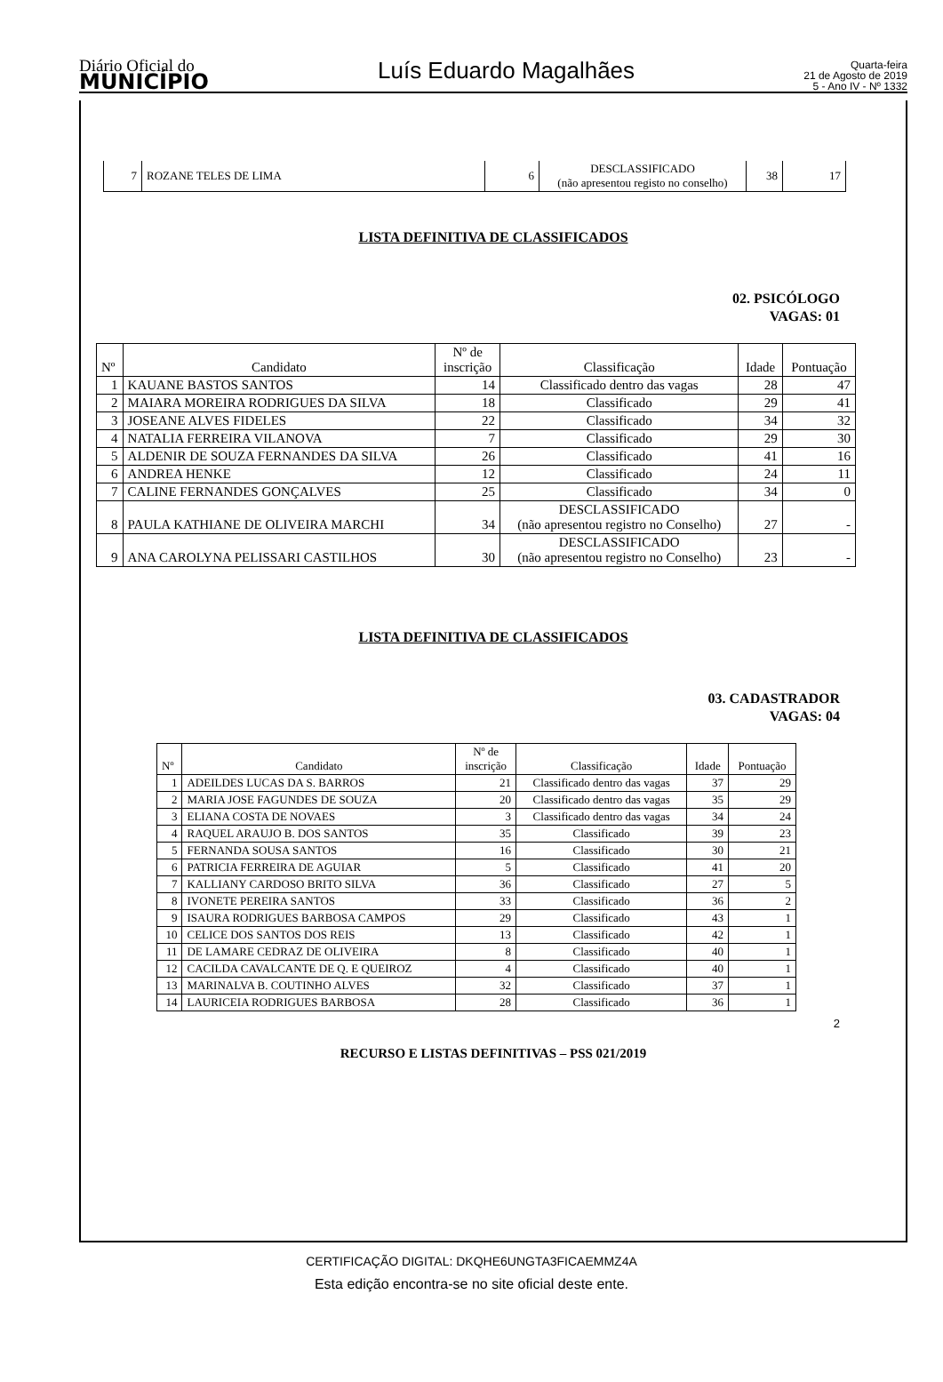Diário Oficial do
MUNICÍPIO
Luís Eduardo Magalhães
Quarta-feira
21 de Agosto de 2019
5 - Ano IV - Nº 1332
| 7 | ROZANE TELES DE LIMA | 6 | DESCLASSIFICADO (não apresentou registo no conselho) | 38 | 17 |
LISTA DEFINITIVA DE CLASSIFICADOS
02. PSICÓLOGO
VAGAS: 01
| Nº | Candidato | Nº de inscrição | Classificação | Idade | Pontuação |
| --- | --- | --- | --- | --- | --- |
| 1 | KAUANE BASTOS SANTOS | 14 | Classificado dentro das vagas | 28 | 47 |
| 2 | MAIARA MOREIRA RODRIGUES DA SILVA | 18 | Classificado | 29 | 41 |
| 3 | JOSEANE ALVES FIDELES | 22 | Classificado | 34 | 32 |
| 4 | NATALIA FERREIRA VILANOVA | 7 | Classificado | 29 | 30 |
| 5 | ALDENIR DE SOUZA FERNANDES DA SILVA | 26 | Classificado | 41 | 16 |
| 6 | ANDREA HENKE | 12 | Classificado | 24 | 11 |
| 7 | CALINE FERNANDES GONÇALVES | 25 | Classificado | 34 | 0 |
| 8 | PAULA KATHIANE DE OLIVEIRA MARCHI | 34 | DESCLASSIFICADO (não apresentou registro no Conselho) | 27 | - |
| 9 | ANA CAROLYNA PELISSARI CASTILHOS | 30 | DESCLASSIFICADO (não apresentou registro no Conselho) | 23 | - |
LISTA DEFINITIVA DE CLASSIFICADOS
03. CADASTRADOR
VAGAS: 04
| Nº | Candidato | Nº de inscrição | Classificação | Idade | Pontuação |
| --- | --- | --- | --- | --- | --- |
| 1 | ADEILDES LUCAS DA S. BARROS | 21 | Classificado dentro das vagas | 37 | 29 |
| 2 | MARIA JOSE FAGUNDES DE SOUZA | 20 | Classificado dentro das vagas | 35 | 29 |
| 3 | ELIANA COSTA DE NOVAES | 3 | Classificado dentro das vagas | 34 | 24 |
| 4 | RAQUEL ARAUJO B. DOS SANTOS | 35 | Classificado | 39 | 23 |
| 5 | FERNANDA SOUSA SANTOS | 16 | Classificado | 30 | 21 |
| 6 | PATRICIA FERREIRA DE AGUIAR | 5 | Classificado | 41 | 20 |
| 7 | KALLIANY CARDOSO BRITO SILVA | 36 | Classificado | 27 | 5 |
| 8 | IVONETE PEREIRA SANTOS | 33 | Classificado | 36 | 2 |
| 9 | ISAURA RODRIGUES BARBOSA CAMPOS | 29 | Classificado | 43 | 1 |
| 10 | CELICE DOS SANTOS DOS REIS | 13 | Classificado | 42 | 1 |
| 11 | DE LAMARE CEDRAZ DE OLIVEIRA | 8 | Classificado | 40 | 1 |
| 12 | CACILDA CAVALCANTE DE Q. E QUEIROZ | 4 | Classificado | 40 | 1 |
| 13 | MARINALVA B. COUTINHO ALVES | 32 | Classificado | 37 | 1 |
| 14 | LAURICEIA RODRIGUES BARBOSA | 28 | Classificado | 36 | 1 |
2
RECURSO E LISTAS DEFINITIVAS – PSS 021/2019
CERTIFICAÇÃO DIGITAL: DKQHE6UNGTA3FICAEMMZ4A
Esta edição encontra-se no site oficial deste ente.